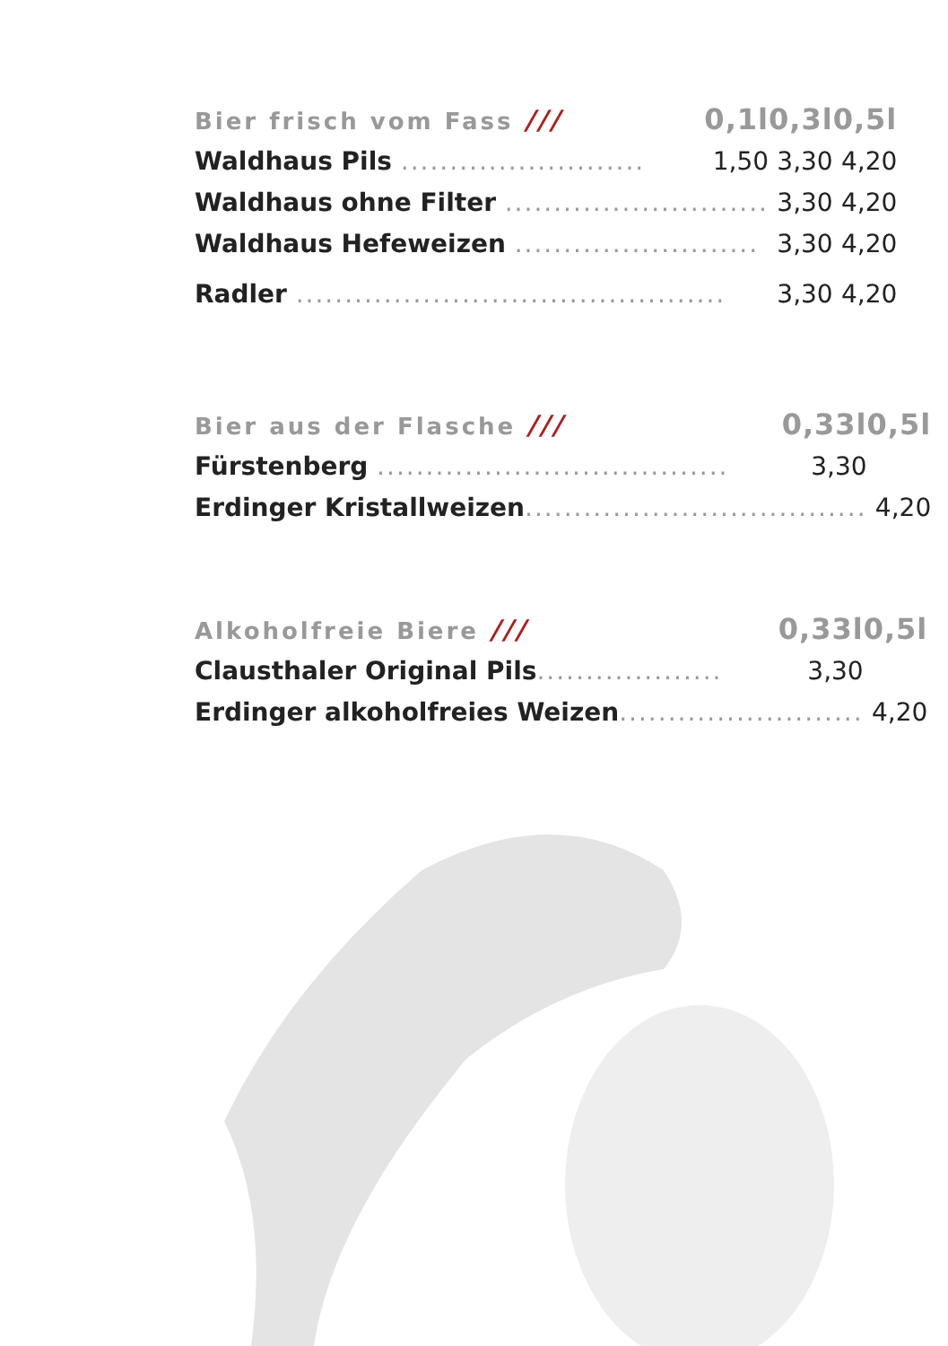| Bier frisch vom Fass /// | 0,1l | 0,3l | 0,5l |
| --- | --- | --- | --- |
| Waldhaus Pils ......................... | 1,50 | 3,30 | 4,20 |
| Waldhaus ohne Filter ........................... | | 3,30 | 4,20 |
| Waldhaus Hefeweizen ......................... | | 3,30 | 4,20 |
| Radler ............................................ | | 3,30 | 4,20 |
| Bier aus der Flasche /// | 0,33l | 0,5l |
| --- | --- | --- |
| Fürstenberg .................................... | 3,30 | |
| Erdinger Kristallweizen ................................... | | 4,20 |
| Alkoholfreie Biere /// | 0,33l | 0,5l |
| --- | --- | --- |
| Clausthaler Original Pils ................... | 3,30 | |
| Erdinger alkoholfreies Weizen ......................... | | 4,20 |